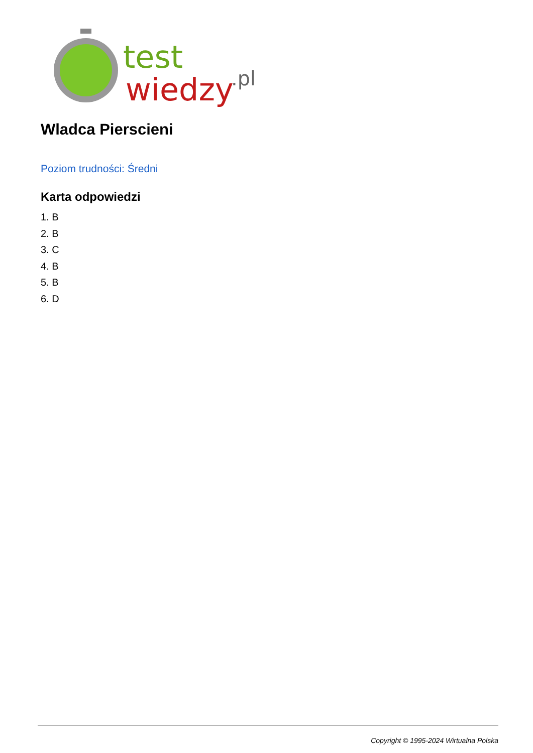test
wiedzy
.pl
Wladca Pierscieni
Poziom trudności: Średni
Karta odpowiedzi
1. B
2. B
3. C
4. B
5. B
6. D
Copyright © 1995-2024 Wirtualna Polska